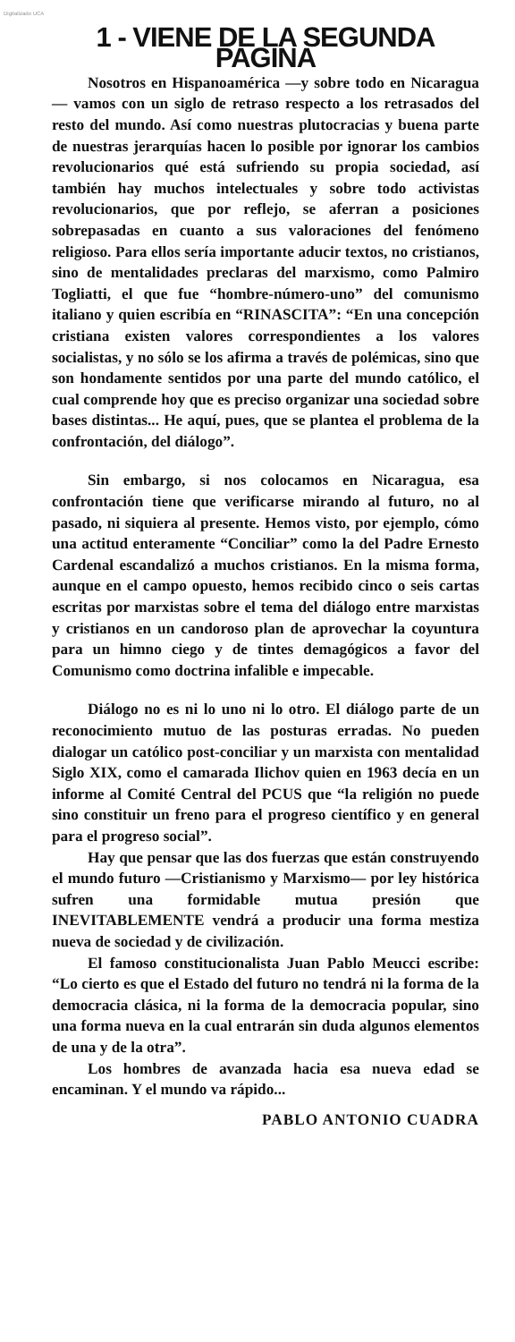Digitalizado UCA
1 - VIENE DE LA SEGUNDA PAGINA
Nosotros en Hispanoamérica —y sobre todo en Nicaragua— vamos con un siglo de retraso respecto a los retrasados del resto del mundo. Así como nuestras plutocracias y buena parte de nuestras jerarquías hacen lo posible por ignorar los cambios revolucionarios qué está sufriendo su propia sociedad, así también hay muchos intelectuales y sobre todo activistas revolucionarios, que por reflejo, se aferran a posiciones sobrepasadas en cuanto a sus valoraciones del fenómeno religioso. Para ellos sería importante aducir textos, no cristianos, sino de mentalidades preclaras del marxismo, como Palmiro Togliatti, el que fue “hombre-número-uno” del comunismo italiano y quien escribía en “RINASCITA”: “En una concepción cristiana existen valores correspondientes a los valores socialistas, y no sólo se los afirma a través de polémicas, sino que son hondamente sentidos por una parte del mundo católico, el cual comprende hoy que es preciso organizar una sociedad sobre bases distintas... He aquí, pues, que se plantea el problema de la confrontación, del diálogo”.
Sin embargo, si nos colocamos en Nicaragua, esa confrontación tiene que verificarse mirando al futuro, no al pasado, ni siquiera al presente. Hemos visto, por ejemplo, cómo una actitud enteramente “Conciliar” como la del Padre Ernesto Cardenal escandalizó a muchos cristianos. En la misma forma, aunque en el campo opuesto, hemos recibido cinco o seis cartas escritas por marxistas sobre el tema del diálogo entre marxistas y cristianos en un candoroso plan de aprovechar la coyuntura para un himno ciego y de tintes demagógicos a favor del Comunismo como doctrina infalible e impecable.
Diálogo no es ni lo uno ni lo otro. El diálogo parte de un reconocimiento mutuo de las posturas erradas. No pueden dialogar un católico post-conciliar y un marxista con mentalidad Siglo XIX, como el camarada Ilichov quien en 1963 decía en un informe al Comité Central del PCUS que “la religión no puede sino constituir un freno para el progreso científico y en general para el progreso social”.
Hay que pensar que las dos fuerzas que están construyendo el mundo futuro —Cristianismo y Marxismo— por ley histórica sufren una formidable mutua presión que INEVITABLEMENTE vendrá a producir una forma mestiza nueva de sociedad y de civilización.
El famoso constitucionalista Juan Pablo Meucci escribe: “Lo cierto es que el Estado del futuro no tendrá ni la forma de la democracia clásica, ni la forma de la democracia popular, sino una forma nueva en la cual entrarán sin duda algunos elementos de una y de la otra”.
Los hombres de avanzada hacia esa nueva edad se encaminan. Y el mundo va rápido...
PABLO ANTONIO CUADRA